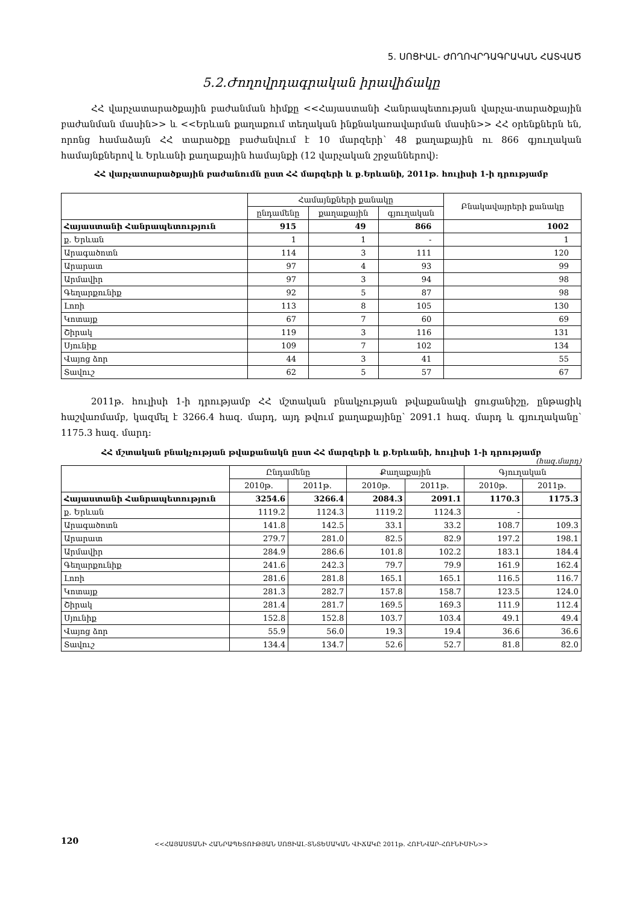5. ՍՈՑԻԱԼ- ԺՈՂՈՎՐԴԱԳՐԱԿԱՆ ՀԱՏՎԱԾ
5.2.Ժողովրդագրական իրավիճակը
ՀՀ վարչատարածքային բաժանման հիմքը <<Հայաստանի Հանրապետության վարչա-տարածքային բաժանման մասին>> և <<Երևան քաղաքում տեղական ինքնակառավարման մասին>> ՀՀ օրենքներն են, որոնց համաձայն ՀՀ տարածքը բաժանվում է 10 մարզերի՝ 48 քաղաքային ու 866 գյուղական համայնքներով և Երևանի քաղաքային համայնքի (12 վարչական շրջաններով):
ՀՀ վարչատարածքային բաժանումն ըստ ՀՀ մարզերի և ք.Երևանի, 2011թ. հուլիսի 1-ի դրությամբ
| | Համայնքների քանակը | | | Բնակավայրերի քանակը |
| --- | --- | --- | --- | --- |
| | ընդամենը | քաղաքային | գյուղական | |
| Հայաստանի Հանրապետություն | 915 | 49 | 866 | 1002 |
| ք. Երևան | 1 | 1 | - | 1 |
| Արագածոտն | 114 | 3 | 111 | 120 |
| Արարատ | 97 | 4 | 93 | 99 |
| Արմավիր | 97 | 3 | 94 | 98 |
| Գեղարքունիք | 92 | 5 | 87 | 98 |
| Լոռի | 113 | 8 | 105 | 130 |
| Կոտայք | 67 | 7 | 60 | 69 |
| Շիրակ | 119 | 3 | 116 | 131 |
| Սյունիք | 109 | 7 | 102 | 134 |
| Վայոց ձոր | 44 | 3 | 41 | 55 |
| Տավուշ | 62 | 5 | 57 | 67 |
2011թ. հուլիսի 1-ի դրությամբ ՀՀ մշտական բնակչության թվաքանակի ցուցանիշը, ընթացիկ հաշվառմամբ, կազմել է 3266.4 հազ. մարդ, այդ թվում քաղաքայինը՝ 2091.1 հազ. մարդ և գյուղականը՝ 1175.3 հազ. մարդ:
ՀՀ մշտական բնակչության թվաքանակն ըստ ՀՀ մարզերի և ք.Երևանի, հուլիսի 1-ի դրությամբ
(հազ.մարդ)
| | Ընդամենը | | Քաղաքային | | Գյուղական | |
| --- | --- | --- | --- | --- | --- | --- |
| | 2010թ. | 2011թ. | 2010թ. | 2011թ. | 2010թ. | 2011թ. |
| Հայաստանի Հանրապետություն | 3254.6 | 3266.4 | 2084.3 | 2091.1 | 1170.3 | 1175.3 |
| ք. Երևան | 1119.2 | 1124.3 | 1119.2 | 1124.3 | - | |
| Արագածոտն | 141.8 | 142.5 | 33.1 | 33.2 | 108.7 | 109.3 |
| Արարատ | 279.7 | 281.0 | 82.5 | 82.9 | 197.2 | 198.1 |
| Արմավիր | 284.9 | 286.6 | 101.8 | 102.2 | 183.1 | 184.4 |
| Գեղարքունիք | 241.6 | 242.3 | 79.7 | 79.9 | 161.9 | 162.4 |
| Լոռի | 281.6 | 281.8 | 165.1 | 165.1 | 116.5 | 116.7 |
| Կոտայք | 281.3 | 282.7 | 157.8 | 158.7 | 123.5 | 124.0 |
| Շիրակ | 281.4 | 281.7 | 169.5 | 169.3 | 111.9 | 112.4 |
| Սյունիք | 152.8 | 152.8 | 103.7 | 103.4 | 49.1 | 49.4 |
| Վայոց ձոր | 55.9 | 56.0 | 19.3 | 19.4 | 36.6 | 36.6 |
| Տավուշ | 134.4 | 134.7 | 52.6 | 52.7 | 81.8 | 82.0 |
120 <<ՀԱՅԱՍՏԱՆԻ ՀԱՆՐԱՊԵՏՈՒԹՅԱՆ ՍՈՑԻԱԼ-ՏՆՏԵՍԱԿԱՆ ՎԻՃԱԿԸ 2011թ. ՀՈՒՆՎԱՐ-ՀՈՒՆԻՍԻՆ>>